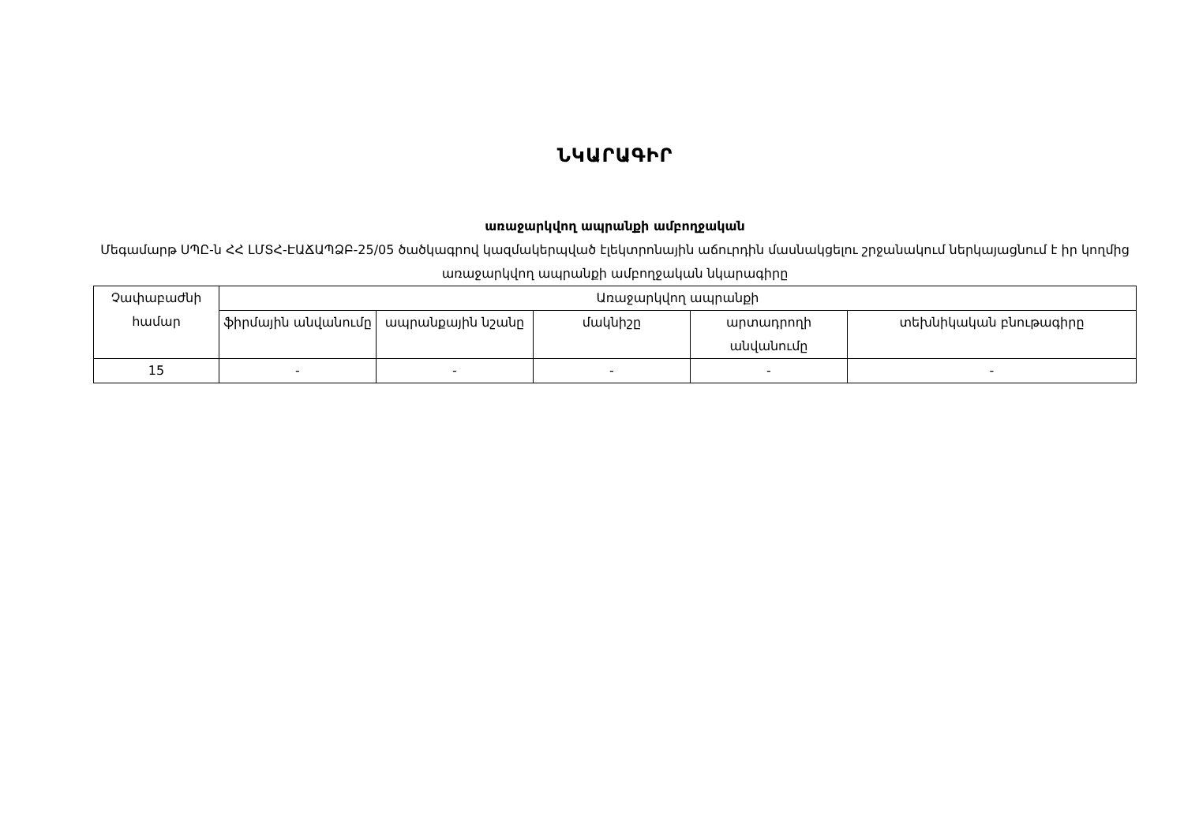ՆԿԱՐԱԳԻՐ
առաջարկվող ապրանքի ամբողջական
Մեգամարթ ՍՊԸ-ն ՀՀ ԼՄՏՀ-ԷԱՃԱՊՁԲ-25/05 ծածկագրով կազմակերպված էլեկտրոնային աճուրդին մասնակցելու շրջանակում ներկայացնում է իր կողմից առաջարկվող ապրանքի ամբողջական նկարագիրը
| Չափաբաժնի համար | Առաջարկվող ապրանքի | | | | |
| --- | --- | --- | --- | --- | --- |
| | ֆիրմային անվանումը | ապրանքային նշանը | մակնիշը | արտադրողի անվանումը | տեխնիկական բնութագիրը |
| 15 | - | - | - | - | - |